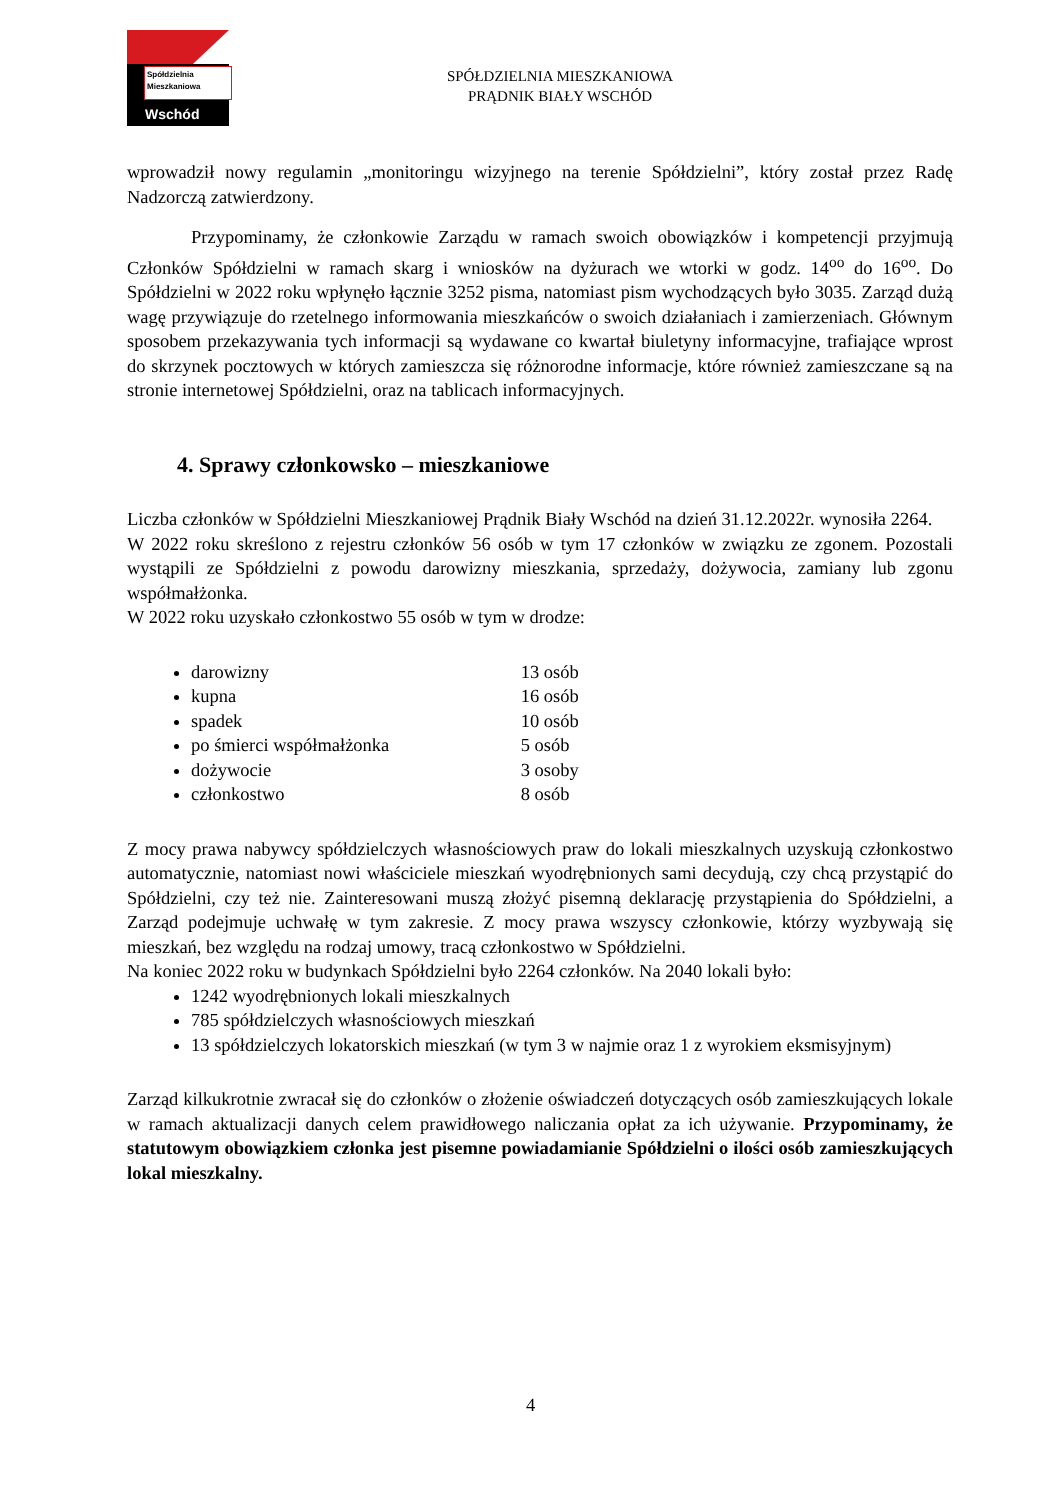Spółdzielnia
Mieszkaniowa
Wschód
SPÓŁDZIELNIA MIESZKANIOWA
PRĄDNIK BIAŁY WSCHÓD
wprowadził nowy regulamin „monitoringu wizyjnego na terenie Spółdzielni”, który został przez Radę Nadzorczą zatwierdzony.
Przypominamy, że członkowie Zarządu w ramach swoich obowiązków i kompetencji przyjmują Członków Spółdzielni w ramach skarg i wniosków na dyżurach we wtorki w godz. 14<sup>oo</sup> do 16<sup>oo</sup>. Do Spółdzielni w 2022 roku wpłynęło łącznie 3252 pisma, natomiast pism wychodzących było 3035. Zarząd dużą wagę przywiązuje do rzetelnego informowania mieszkańców o swoich działaniach i zamierzeniach. Głównym sposobem przekazywania tych informacji są wydawane co kwartał biuletyny informacyjne, trafiające wprost do skrzynek pocztowych w których zamieszcza się różnorodne informacje, które również zamieszczane są na stronie internetowej Spółdzielni, oraz na tablicach informacyjnych.
4. Sprawy członkowsko – mieszkaniowe
Liczba członków w Spółdzielni Mieszkaniowej Prądnik Biały Wschód na dzień 31.12.2022r. wynosiła 2264.
W 2022 roku skreślono z rejestru członków 56 osób w tym 17 członków w związku ze zgonem. Pozostali wystąpili ze Spółdzielni z powodu darowizny mieszkania, sprzedaży, dożywocia, zamiany lub zgonu współmałżonka.
W 2022 roku uzyskało członkostwo 55 osób w tym w drodze:
darowizny 13 osób
kupna 16 osób
spadek 10 osób
po śmierci współmałżonka 5 osób
dożywocie 3 osoby
członkostwo 8 osób
Z mocy prawa nabywcy spółdzielczych własnościowych praw do lokali mieszkalnych uzyskują członkostwo automatycznie, natomiast nowi właściciele mieszkań wyodrębnionych sami decydują, czy chcą przystąpić do Spółdzielni, czy też nie. Zainteresowani muszą złożyć pisemną deklarację przystąpienia do Spółdzielni, a Zarząd podejmuje uchwałę w tym zakresie. Z mocy prawa wszyscy członkowie, którzy wyzbywają się mieszkań, bez względu na rodzaj umowy, tracą członkostwo w Spółdzielni.
Na koniec 2022 roku w budynkach Spółdzielni było 2264 członków. Na 2040 lokali było:
1242 wyodrębnionych lokali mieszkalnych
785 spółdzielczych własnościowych mieszkań
13 spółdzielczych lokatorskich mieszkań (w tym 3 w najmie oraz 1 z wyrokiem eksmisyjnym)
Zarząd kilkukrotnie zwracał się do członków o złożenie oświadczeń dotyczących osób zamieszkujących lokale w ramach aktualizacji danych celem prawidłowego naliczania opłat za ich używanie. Przypominamy, że statutowym obowiązkiem członka jest pisemne powiadamianie Spółdzielni o ilości osób zamieszkujących lokal mieszkalny.
4